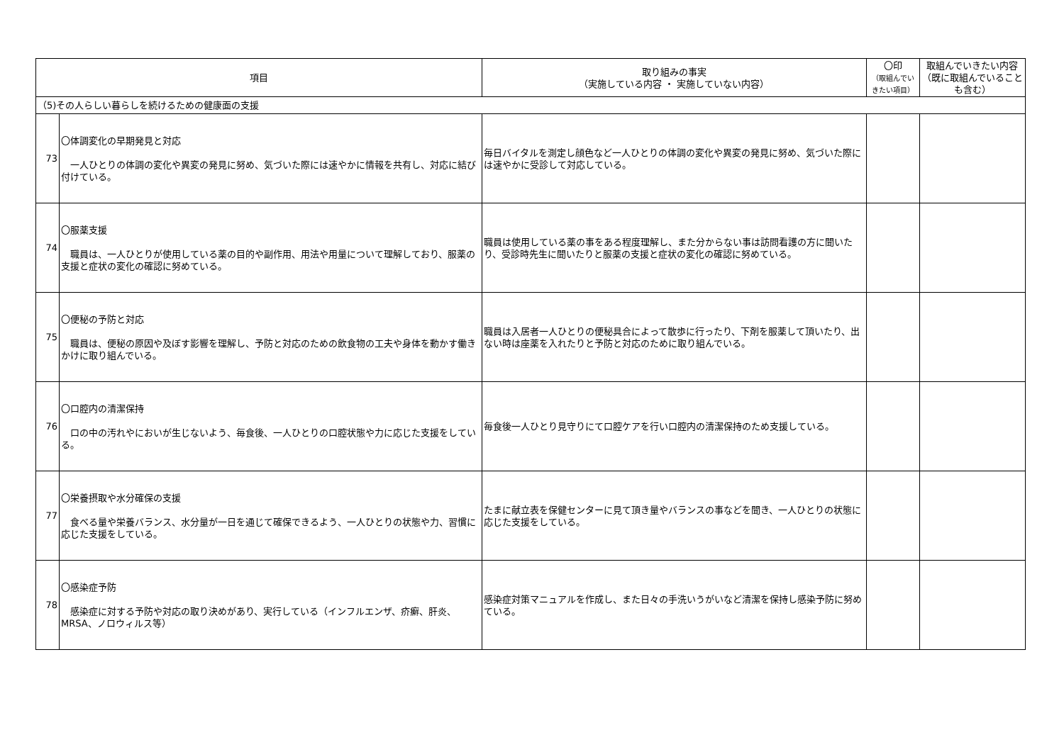| 項目 | | 取り組みの事実 （実施している内容 ・ 実施していない内容） | 〇印 （取組んでい きたい項目） | 取組んでいきたい内容 （既に取組んでいることも含む） |
| --- | --- | --- | --- | --- |
| （5)その人らしい暮らしを続けるための健康面の支援 | | | | |
| 73 | 〇体調変化の早期発見と対応 一人ひとりの体調の変化や異変の発見に努め、気づいた際には速やかに情報を共有し、対応に結び付けている。 | 毎日バイタルを測定し顔色など一人ひとりの体調の変化や異変の発見に努め、気づいた際には速やかに受診して対応している。 | | |
| 74 | 〇服薬支援 職員は、一人ひとりが使用している薬の目的や副作用、用法や用量について理解しており、服薬の支援と症状の変化の確認に努めている。 | 職員は使用している薬の事をある程度理解し、また分からない事は訪問看護の方に聞いたり、受診時先生に聞いたりと服薬の支援と症状の変化の確認に努めている。 | | |
| 75 | 〇便秘の予防と対応 職員は、便秘の原因や及ぼす影響を理解し、予防と対応のための飲食物の工夫や身体を動かす働きかけに取り組んでいる。 | 職員は入居者一人ひとりの便秘具合によって散歩に行ったり、下剤を服薬して頂いたり、出ない時は座薬を入れたりと予防と対応のために取り組んでいる。 | | |
| 76 | 〇口腔内の清潔保持 口の中の汚れやにおいが生じないよう、毎食後、一人ひとりの口腔状態や力に応じた支援をしている。 | 毎食後一人ひとり見守りにて口腔ケアを行い口腔内の清潔保持のため支援している。 | | |
| 77 | 〇栄養摂取や水分確保の支援 食べる量や栄養バランス、水分量が一日を通じて確保できるよう、一人ひとりの状態や力、習慣に応じた支援をしている。 | たまに献立表を保健センターに見て頂き量やバランスの事などを聞き、一人ひとりの状態に応じた支援をしている。 | | |
| 78 | 〇感染症予防 感染症に対する予防や対応の取り決めがあり、実行している（インフルエンザ、疥癬、肝炎、MRSA、ノロウィルス等） | 感染症対策マニュアルを作成し、また日々の手洗いうがいなど清潔を保持し感染予防に努めている。 | | |